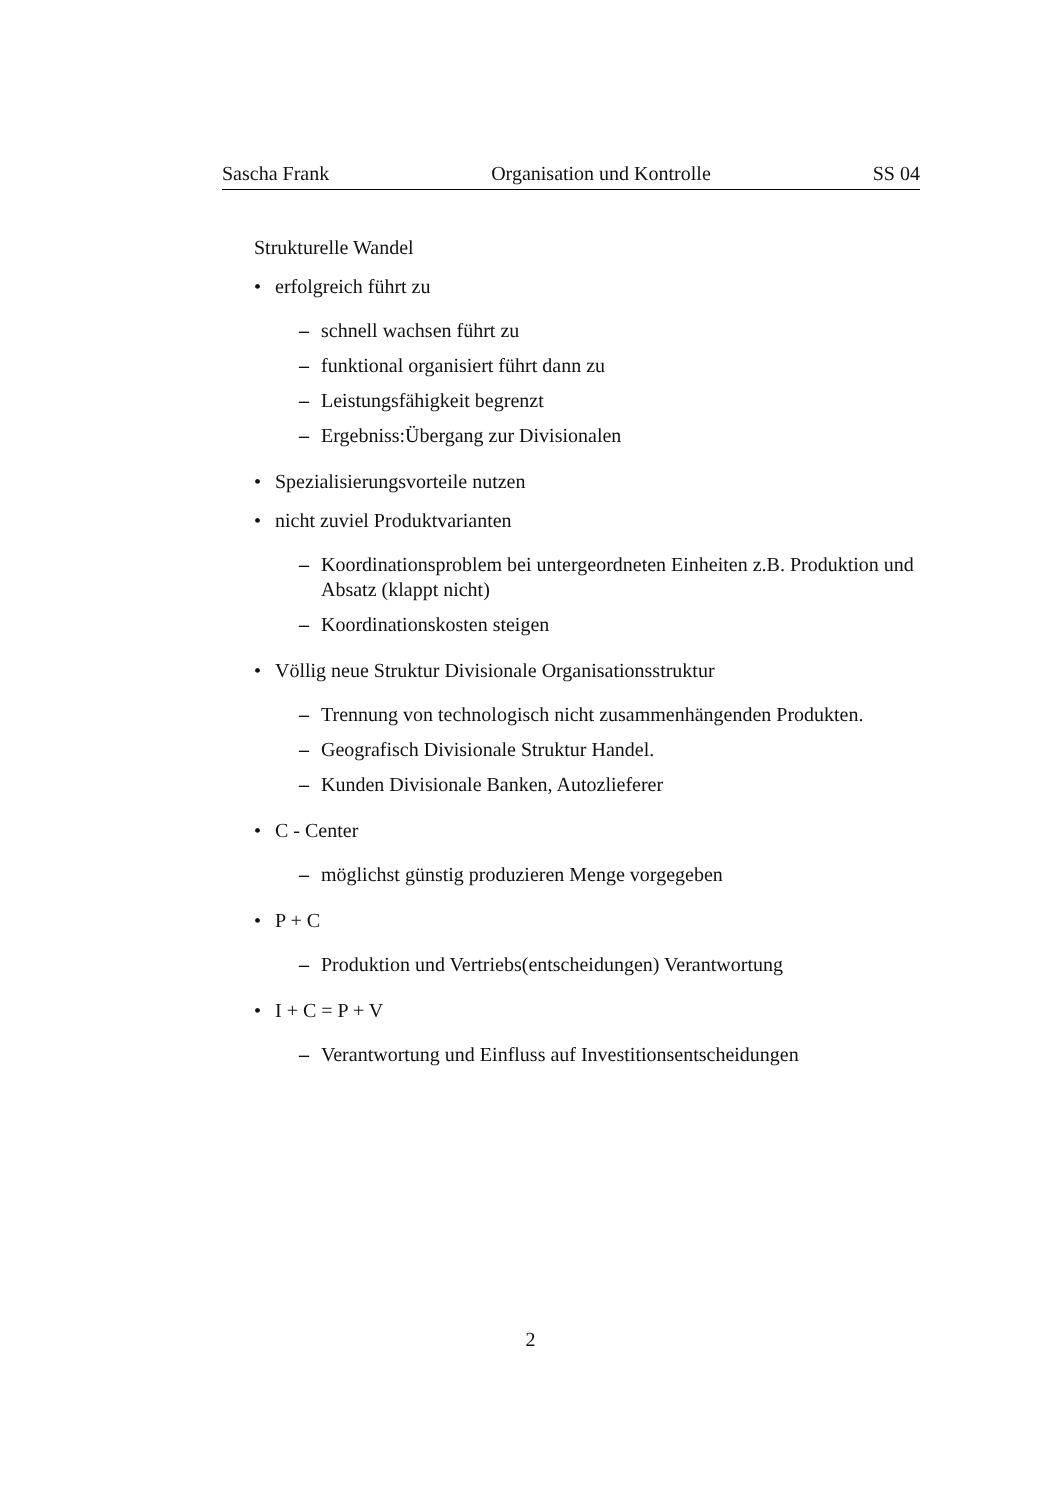Sascha Frank Organisation und Kontrolle SS 04
Strukturelle Wandel
• erfolgreich führt zu
– schnell wachsen führt zu
– funktional organisiert führt dann zu
– Leistungsfähigkeit begrenzt
– Ergebniss:Übergang zur Divisionalen
• Spezialisierungsvorteile nutzen
• nicht zuviel Produktvarianten
– Koordinationsproblem bei untergeordneten Einheiten z.B. Produktion und Absatz (klappt nicht)
– Koordinationskosten steigen
• Völlig neue Struktur Divisionale Organisationsstruktur
– Trennung von technologisch nicht zusammenhängenden Produkten.
– Geografisch Divisionale Struktur Handel.
– Kunden Divisionale Banken, Autozlieferer
• C - Center
– möglichst günstig produzieren Menge vorgegeben
• P + C
– Produktion und Vertriebs(entscheidungen) Verantwortung
• I + C = P + V
– Verantwortung und Einfluss auf Investitionsentscheidungen
2